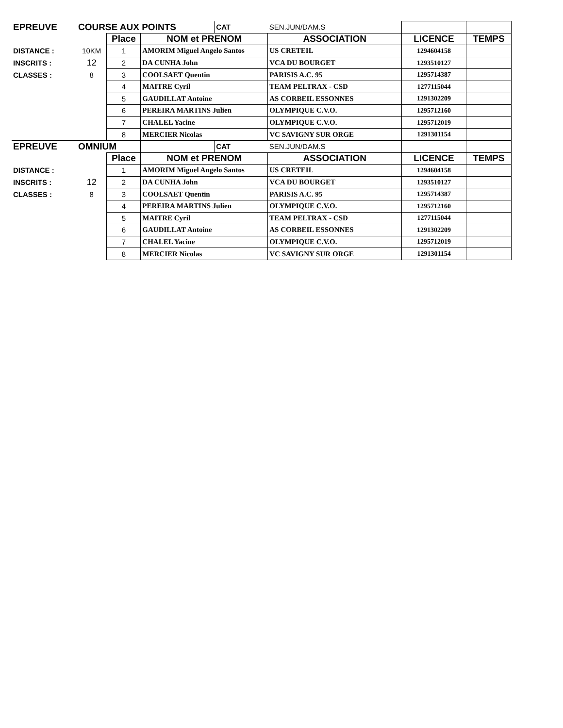| EPREUVE | COURSE AUX POINTS | | | CAT | SEN.JUN/DAM.S | | |
| | | Place | NOM et PRENOM | | ASSOCIATION | LICENCE | TEMPS |
| DISTANCE : | 10KM | 1 | AMORIM Miguel Angelo Santos | | US CRETEIL | 1294604158 | |
| INSCRITS : | 12 | 2 | DA CUNHA John | | VCA DU BOURGET | 1293510127 | |
| CLASSES : | 8 | 3 | COOLSAET Quentin | | PARISIS A.C. 95 | 1295714387 | |
| | | 4 | MAITRE Cyril | | TEAM PELTRAX - CSD | 1277115044 | |
| | | 5 | GAUDILLAT Antoine | | AS CORBEIL ESSONNES | 1291302209 | |
| | | 6 | PEREIRA MARTINS Julien | | OLYMPIQUE C.V.O. | 1295712160 | |
| | | 7 | CHALEL Yacine | | OLYMPIQUE C.V.O. | 1295712019 | |
| | | 8 | MERCIER Nicolas | | VC SAVIGNY SUR ORGE | 1291301154 | |
| EPREUVE | OMNIUM | | | CAT | SEN.JUN/DAM.S | | |
| | | Place | NOM et PRENOM | | ASSOCIATION | LICENCE | TEMPS |
| DISTANCE : | | 1 | AMORIM Miguel Angelo Santos | | US CRETEIL | 1294604158 | |
| INSCRITS : | 12 | 2 | DA CUNHA John | | VCA DU BOURGET | 1293510127 | |
| CLASSES : | 8 | 3 | COOLSAET Quentin | | PARISIS A.C. 95 | 1295714387 | |
| | | 4 | PEREIRA MARTINS Julien | | OLYMPIQUE C.V.O. | 1295712160 | |
| | | 5 | MAITRE Cyril | | TEAM PELTRAX - CSD | 1277115044 | |
| | | 6 | GAUDILLAT Antoine | | AS CORBEIL ESSONNES | 1291302209 | |
| | | 7 | CHALEL Yacine | | OLYMPIQUE C.V.O. | 1295712019 | |
| | | 8 | MERCIER Nicolas | | VC SAVIGNY SUR ORGE | 1291301154 | |